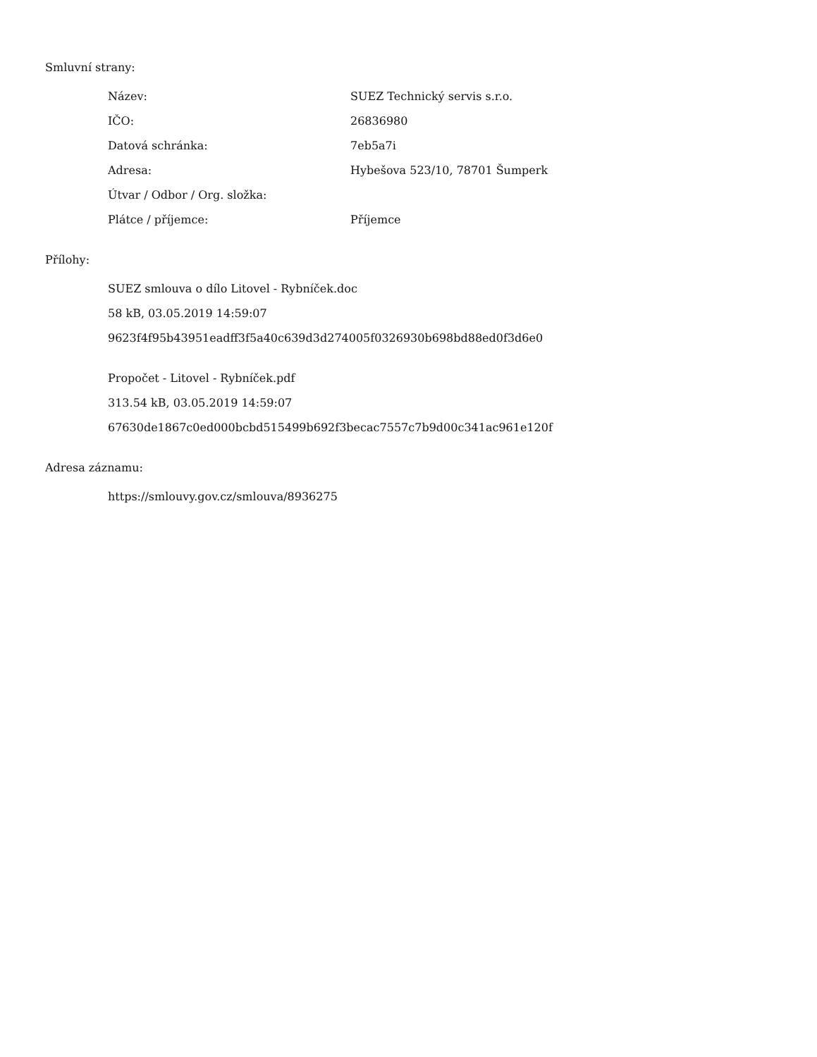Smluvní strany:
| Název: | SUEZ Technický servis s.r.o. |
| IČO: | 26836980 |
| Datová schránka: | 7eb5a7i |
| Adresa: | Hybešova 523/10, 78701 Šumperk |
| Útvar / Odbor / Org. složka: | |
| Plátce / příjemce: | Příjemce |
Přílohy:
SUEZ smlouva o dílo Litovel - Rybníček.doc
58 kB, 03.05.2019 14:59:07
9623f4f95b43951eadff3f5a40c639d3d274005f0326930b698bd88ed0f3d6e0
Propočet - Litovel - Rybníček.pdf
313.54 kB, 03.05.2019 14:59:07
67630de1867c0ed000bcbd515499b692f3becac7557c7b9d00c341ac961e120f
Adresa záznamu:
https://smlouvy.gov.cz/smlouva/8936275